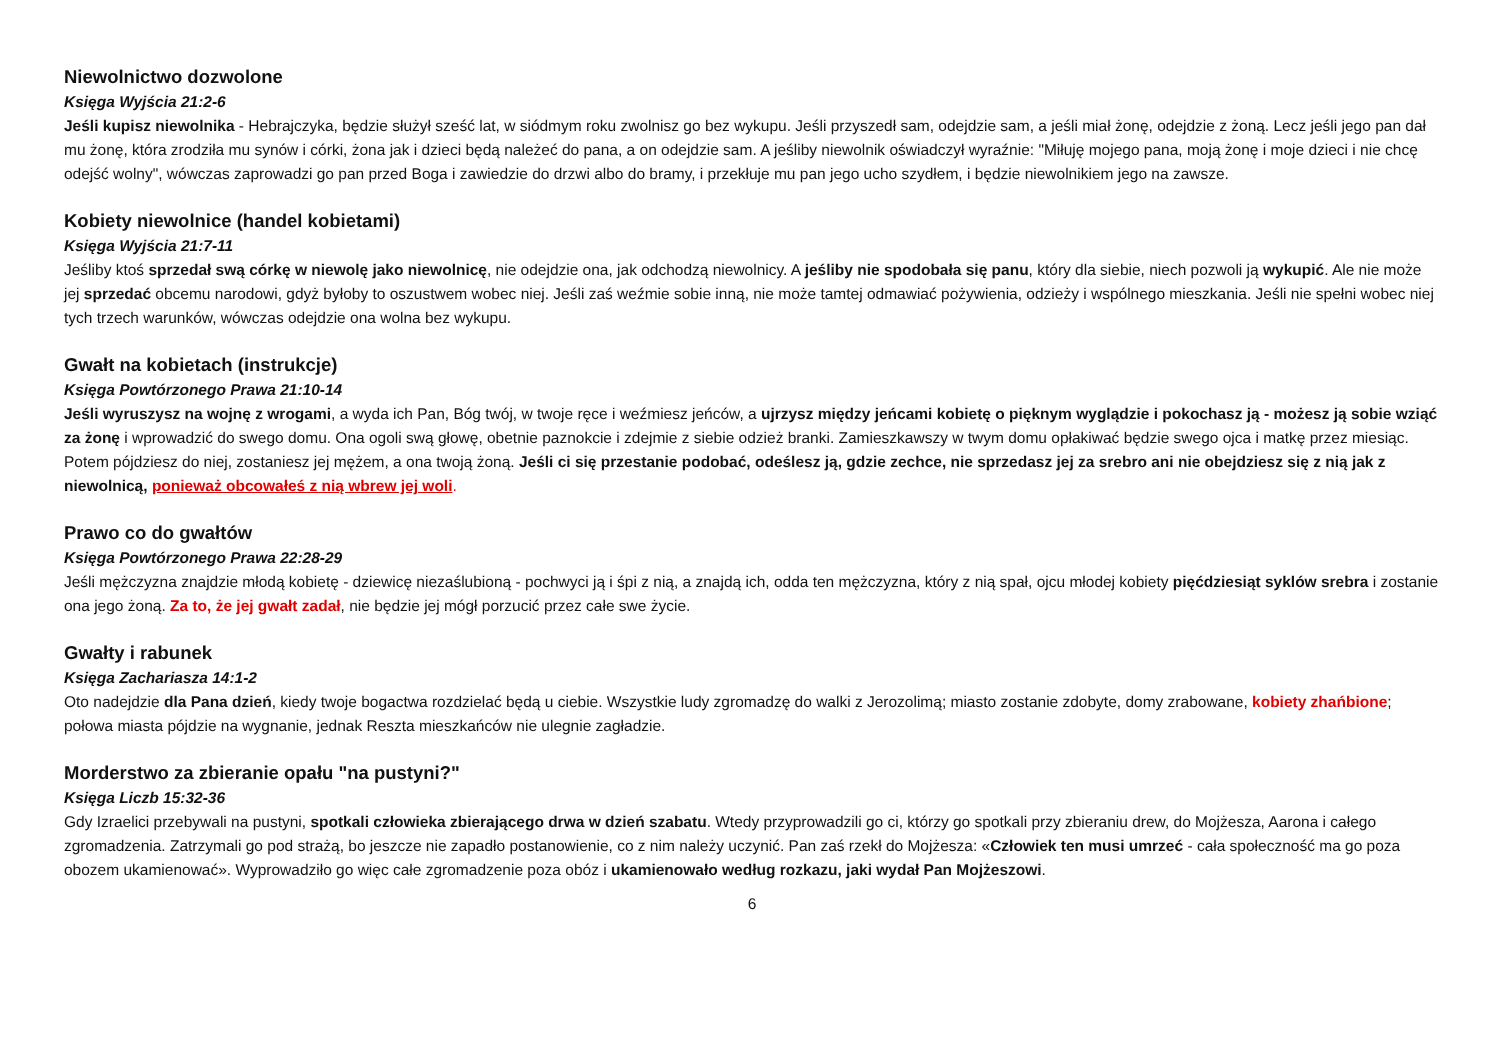Niewolnictwo dozwolone
Księga Wyjścia 21:2-6
Jeśli kupisz niewolnika - Hebrajczyka, będzie służył sześć lat, w siódmym roku zwolnisz go bez wykupu. Jeśli przyszedł sam, odejdzie sam, a jeśli miał żonę, odejdzie z żoną. Lecz jeśli jego pan dał mu żonę, która zrodziła mu synów i córki, żona jak i dzieci będą należeć do pana, a on odejdzie sam. A jeśliby niewolnik oświadczył wyraźnie: "Miłuję mojego pana, moją żonę i moje dzieci i nie chcę odejść wolny", wówczas zaprowadzi go pan przed Boga i zawiedzie do drzwi albo do bramy, i przekłuje mu pan jego ucho szydłem, i będzie niewolnikiem jego na zawsze.
Kobiety niewolnice (handel kobietami)
Księga Wyjścia 21:7-11
Jeśliby ktoś sprzedał swą córkę w niewolę jako niewolnicę, nie odejdzie ona, jak odchodzą niewolnicy. A jeśliby nie spodobała się panu, który dla siebie, niech pozwoli ją wykupić. Ale nie może jej sprzedać obcemu narodowi, gdyż byłoby to oszustwem wobec niej. Jeśli zaś weźmie sobie inną, nie może tamtej odmawiać pożywienia, odzieży i wspólnego mieszkania. Jeśli nie spełni wobec niej tych trzech warunków, wówczas odejdzie ona wolna bez wykupu.
Gwałt na kobietach (instrukcje)
Księga Powtórzonego Prawa 21:10-14
Jeśli wyruszysz na wojnę z wrogami, a wyda ich Pan, Bóg twój, w twoje ręce i weźmiesz jeńców, a ujrzysz między jeńcami kobietę o pięknym wyglądzie i pokochasz ją - możesz ją sobie wziąć za żonę i wprowadzić do swego domu. Ona ogoli swą głowę, obetnie paznokcie i zdejmie z siebie odzież branki. Zamieszkawszy w twym domu opłakiwać będzie swego ojca i matkę przez miesiąc. Potem pójdziesz do niej, zostaniesz jej mężem, a ona twoją żoną. Jeśli ci się przestanie podobać, odeślesz ją, gdzie zechce, nie sprzedasz jej za srebro ani nie obejdziesz się z nią jak z niewolnicą, ponieważ obcowałeś z nią wbrew jej woli.
Prawo co do gwałtów
Księga Powtórzonego Prawa 22:28-29
Jeśli mężczyzna znajdzie młodą kobietę - dziewicę niezaślubioną - pochwyci ją i śpi z nią, a znajdą ich, odda ten mężczyzna, który z nią spał, ojcu młodej kobiety pięćdziesiąt syklów srebra i zostanie ona jego żoną. Za to, że jej gwałt zadał, nie będzie jej mógł porzucić przez całe swe życie.
Gwałty i rabunek
Księga Zachariasza 14:1-2
Oto nadejdzie dla Pana dzień, kiedy twoje bogactwa rozdzielać będą u ciebie. Wszystkie ludy zgromadzę do walki z Jerozolimą; miasto zostanie zdobyte, domy zrabowane, kobiety zhańbione; połowa miasta pójdzie na wygnanie, jednak Reszta mieszkańców nie ulegnie zagładzie.
Morderstwo za zbieranie opału "na pustyni?"
Księga Liczb 15:32-36
Gdy Izraelici przebywali na pustyni, spotkali człowieka zbierającego drwa w dzień szabatu. Wtedy przyprowadzili go ci, którzy go spotkali przy zbieraniu drew, do Mojżesza, Aarona i całego zgromadzenia. Zatrzymali go pod strażą, bo jeszcze nie zapadło postanowienie, co z nim należy uczynić. Pan zaś rzekł do Mojżesza: «Człowiek ten musi umrzeć - cała społeczność ma go poza obozem ukamienować». Wyprowadziło go więc całe zgromadzenie poza obóz i ukamienowało według rozkazu, jaki wydał Pan Mojżeszowi.
6